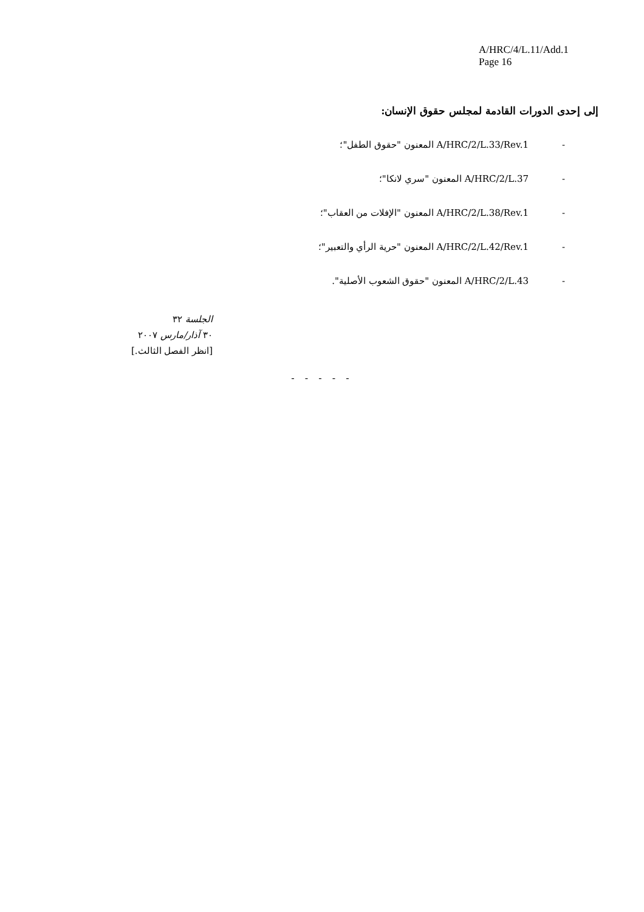A/HRC/4/L.11/Add.1
Page 16
إلى إحدى الدورات القادمة لمجلس حقوق الإنسان:
- A/HRC/2/L.33/Rev.1 المعنون "حقوق الطفل"؛
- A/HRC/2/L.37 المعنون "سري لانكا"؛
- A/HRC/2/L.38/Rev.1 المعنون "الإفلات من العقاب"؛
- A/HRC/2/L.42/Rev.1 المعنون "حرية الرأي والتعبير"؛
- A/HRC/2/L.43 المعنون "حقوق الشعوب الأصلية".
الجلسة ٣٢
٣٠ آذار/مارس ٢٠٠٧
[انظر الفصل الثالث.]
- - - - -